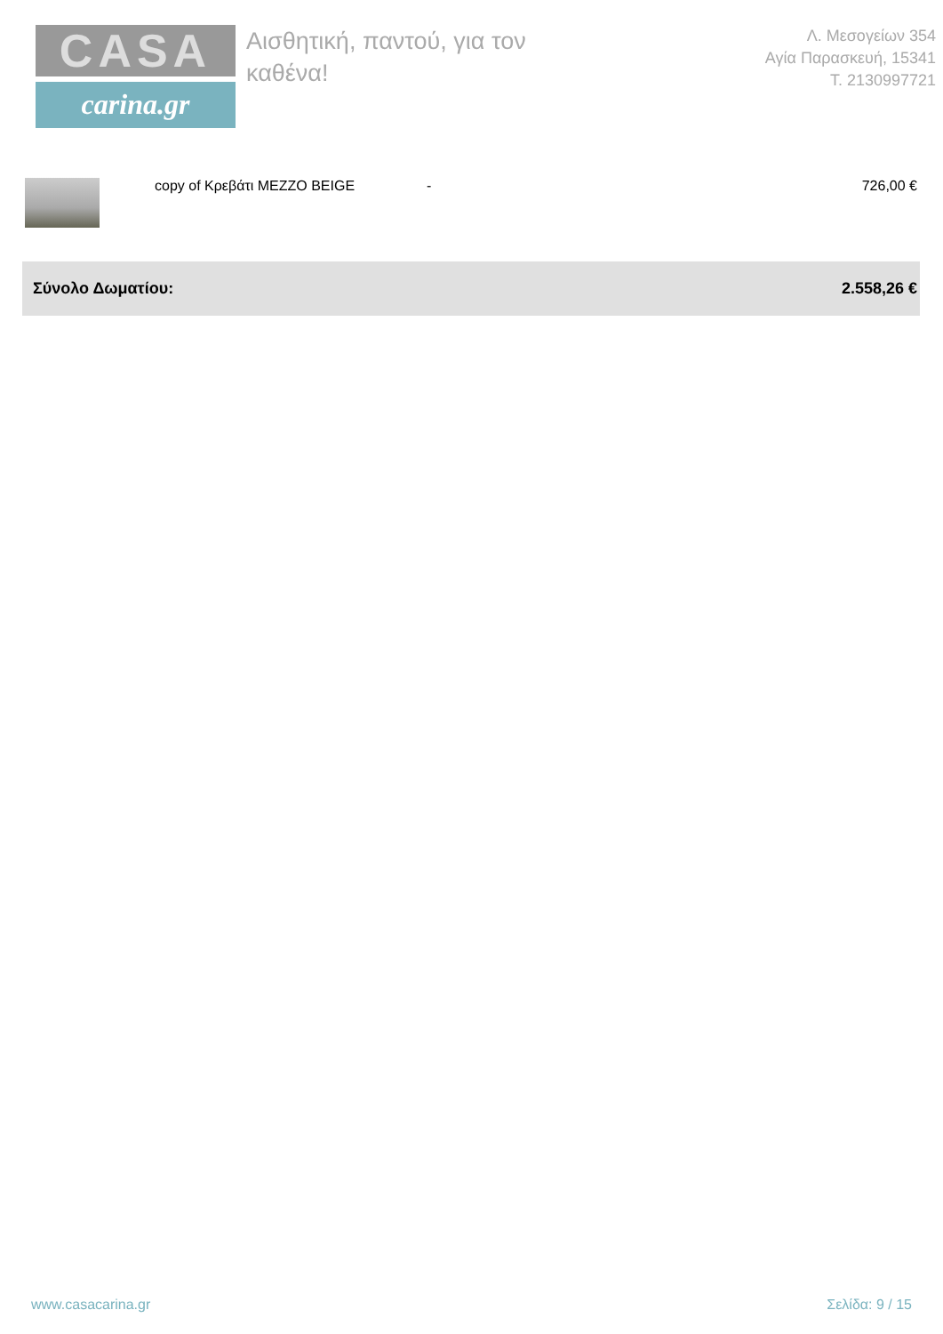CASA
carina.gr
Αισθητική, παντού, για τον καθένα!
Λ. Μεσογείων 354
Αγία Παρασκευή, 15341
T. 2130997721
| | copy of Κρεβάτι MEZZO BEIGE | - | 726,00 € |
| Σύνολο Δωματίου: | | | 2.558,26 € |
www.casacarina.gr Σελίδα: 9 / 15